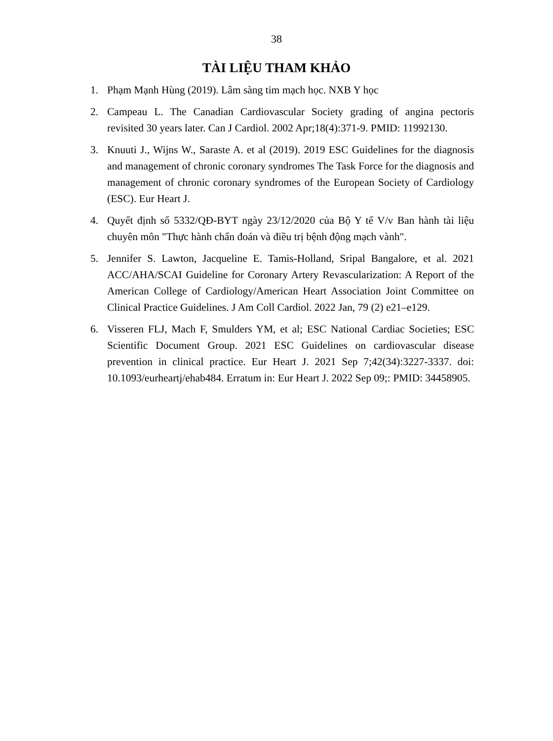38
TÀI LIỆU THAM KHẢO
1. Phạm Mạnh Hùng (2019). Lâm sàng tim mạch học. NXB Y học
2. Campeau L. The Canadian Cardiovascular Society grading of angina pectoris revisited 30 years later. Can J Cardiol. 2002 Apr;18(4):371-9. PMID: 11992130.
3. Knuuti J., Wijns W., Saraste A. et al (2019). 2019 ESC Guidelines for the diagnosis and management of chronic coronary syndromes The Task Force for the diagnosis and management of chronic coronary syndromes of the European Society of Cardiology (ESC). Eur Heart J.
4. Quyết định số 5332/QĐ-BYT ngày 23/12/2020 của Bộ Y tế V/v Ban hành tài liệu chuyên môn "Thực hành chẩn đoán và điều trị bệnh động mạch vành".
5. Jennifer S. Lawton, Jacqueline E. Tamis-Holland, Sripal Bangalore, et al. 2021 ACC/AHA/SCAI Guideline for Coronary Artery Revascularization: A Report of the American College of Cardiology/American Heart Association Joint Committee on Clinical Practice Guidelines. J Am Coll Cardiol. 2022 Jan, 79 (2) e21–e129.
6. Visseren FLJ, Mach F, Smulders YM, et al; ESC National Cardiac Societies; ESC Scientific Document Group. 2021 ESC Guidelines on cardiovascular disease prevention in clinical practice. Eur Heart J. 2021 Sep 7;42(34):3227-3337. doi: 10.1093/eurheartj/ehab484. Erratum in: Eur Heart J. 2022 Sep 09;: PMID: 34458905.